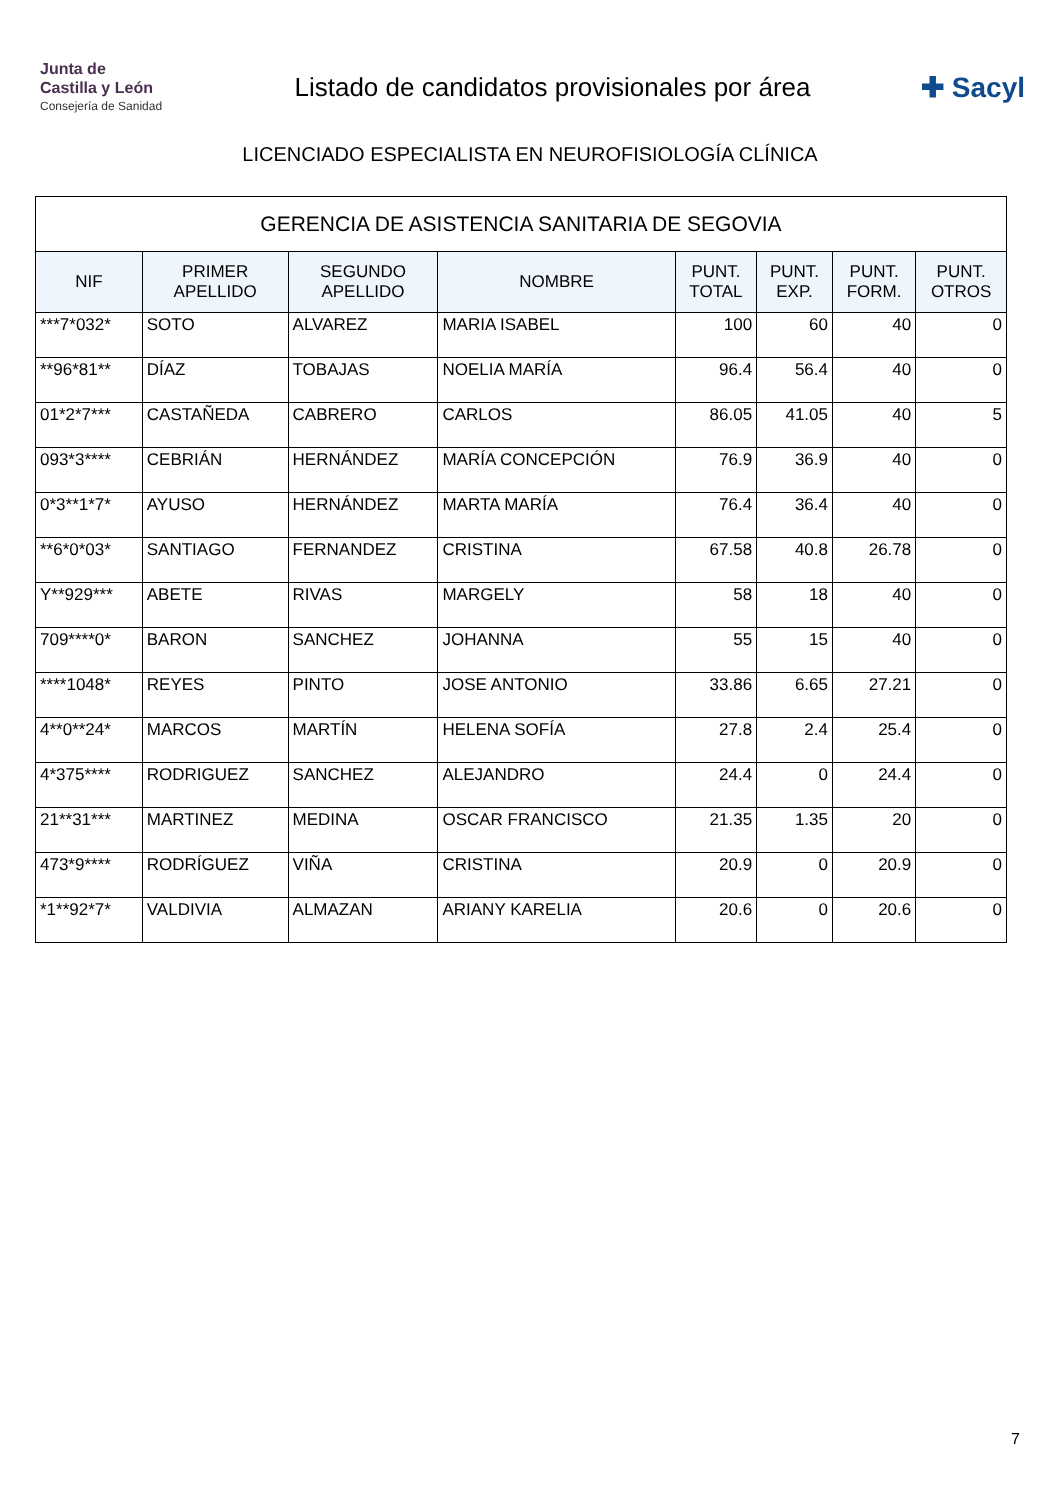Junta de
Castilla y León
Consejería de Sanidad
Listado de candidatos provisionales por área
✚ Sacyl
LICENCIADO ESPECIALISTA EN NEUROFISIOLOGÍA CLÍNICA
| GERENCIA DE ASISTENCIA SANITARIA DE SEGOVIA | | | | | | | |
| NIF | PRIMER APELLIDO | SEGUNDO APELLIDO | NOMBRE | PUNT. TOTAL | PUNT. EXP. | PUNT. FORM. | PUNT. OTROS |
| ***7*032* | SOTO | ALVAREZ | MARIA ISABEL | 100 | 60 | 40 | 0 |
| **96*81** | DÍAZ | TOBAJAS | NOELIA MARÍA | 96.4 | 56.4 | 40 | 0 |
| 01*2*7*** | CASTAÑEDA | CABRERO | CARLOS | 86.05 | 41.05 | 40 | 5 |
| 093*3**** | CEBRIÁN | HERNÁNDEZ | MARÍA CONCEPCIÓN | 76.9 | 36.9 | 40 | 0 |
| 0*3**1*7* | AYUSO | HERNÁNDEZ | MARTA MARÍA | 76.4 | 36.4 | 40 | 0 |
| **6*0*03* | SANTIAGO | FERNANDEZ | CRISTINA | 67.58 | 40.8 | 26.78 | 0 |
| Y**929*** | ABETE | RIVAS | MARGELY | 58 | 18 | 40 | 0 |
| 709****0* | BARON | SANCHEZ | JOHANNA | 55 | 15 | 40 | 0 |
| ****1048* | REYES | PINTO | JOSE ANTONIO | 33.86 | 6.65 | 27.21 | 0 |
| 4**0**24* | MARCOS | MARTÍN | HELENA SOFÍA | 27.8 | 2.4 | 25.4 | 0 |
| 4*375**** | RODRIGUEZ | SANCHEZ | ALEJANDRO | 24.4 | 0 | 24.4 | 0 |
| 21**31*** | MARTINEZ | MEDINA | OSCAR FRANCISCO | 21.35 | 1.35 | 20 | 0 |
| 473*9**** | RODRÍGUEZ | VIÑA | CRISTINA | 20.9 | 0 | 20.9 | 0 |
| *1**92*7* | VALDIVIA | ALMAZAN | ARIANY KARELIA | 20.6 | 0 | 20.6 | 0 |
7